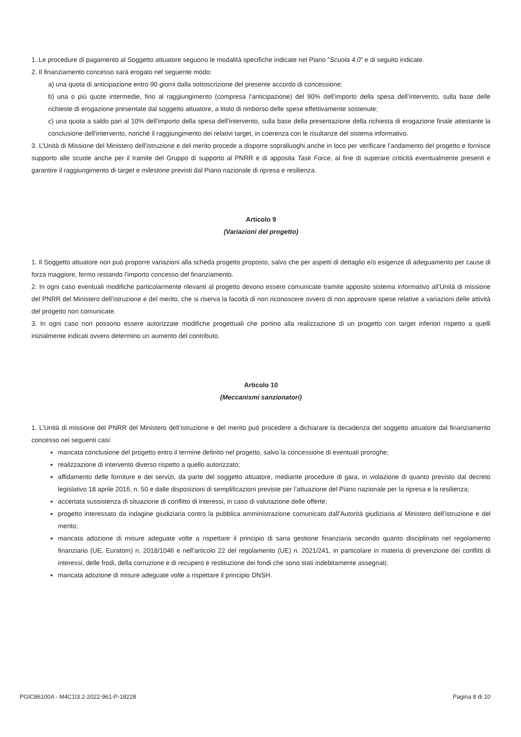1. Le procedure di pagamento al Soggetto attuatore seguono le modalità specifiche indicate nel Piano “Scuola 4.0” e di seguito indicate.
2. Il finanziamento concesso sarà erogato nel seguente modo:
a) una quota di anticipazione entro 90 giorni dalla sottoscrizione del presente accordo di concessione;
b) una o più quote intermedie, fino al raggiungimento (compresa l’anticipazione) del 90% dell’importo della spesa dell’intervento, sulla base delle richieste di erogazione presentate dal soggetto attuatore, a titolo di rimborso delle spese effettivamente sostenute;
c) una quota a saldo pari al 10% dell’importo della spesa dell’intervento, sulla base della presentazione della richiesta di erogazione finale attestante la conclusione dell’intervento, nonché il raggiungimento dei relativi target, in coerenza con le risultanze del sistema informativo.
3. L’Unità di Missione del Ministero dell’istruzione e del merito procede a disporre sopralluoghi anche in loco per verificare l’andamento del progetto e fornisce supporto alle scuole anche per il tramite del Gruppo di supporto al PNRR e di apposita Task Force, al fine di superare criticità eventualmente presenti e garantire il raggiungimento di target e milestone previsti dal Piano nazionale di ripresa e resilienza.
Articolo 9
(Variazioni del progetto)
1. Il Soggetto attuatore non può proporre variazioni alla scheda progetto proposto, salvo che per aspetti di dettaglio e/o esigenze di adeguamento per cause di forza maggiore, fermo restando l’importo concesso del finanziamento.
2. In ogni caso eventuali modifiche particolarmente rilevanti al progetto devono essere comunicate tramite apposito sistema informativo all’Unità di missione del PNRR del Ministero dell’istruzione e del merito, che si riserva la facoltà di non riconoscere ovvero di non approvare spese relative a variazioni delle attività del progetto non comunicate.
3. In ogni caso non possono essere autorizzate modifiche progettuali che portino alla realizzazione di un progetto con target inferiori rispetto a quelli inizialmente indicati ovvero determino un aumento del contributo.
Articolo 10
(Meccanismi sanzionatori)
1. L’Unità di missione del PNRR del Ministero dell’istruzione e del merito può procedere a dichiarare la decadenza del soggetto attuatore dal finanziamento concesso nei seguenti casi:
mancata conclusione del progetto entro il termine definito nel progetto, salvo la concessione di eventuali proroghe;
realizzazione di intervento diverso rispetto a quello autorizzato;
affidamento delle forniture e dei servizi, da parte del soggetto attuatore, mediante procedure di gara, in violazione di quanto previsto dal decreto legislativo 18 aprile 2016, n. 50 e dalle disposizioni di semplificazioni previste per l’attuazione del Piano nazionale per la ripresa e la resilienza;
accertata sussistenza di situazione di conflitto di interessi, in caso di valutazione delle offerte;
progetto interessato da indagine giudiziaria contro la pubblica amministrazione comunicato dall’Autorità giudiziaria al Ministero dell’istruzione e del merito;
mancata adozione di misure adeguate volte a rispettare il principio di sana gestione finanziaria secondo quanto disciplinato nel regolamento finanziario (UE, Euratom) n. 2018/1046 e nell’articolo 22 del regolamento (UE) n. 2021/241, in particolare in materia di prevenzione dei conflitti di interessi, delle frodi, della corruzione e di recupero e restituzione dei fondi che sono stati indebitamente assegnati;
mancata adozione di misure adeguate volte a rispettare il principio DNSH.
PGIC86100A - M4C1I3.2-2022-961-P-18228 Pagina 8 di 10